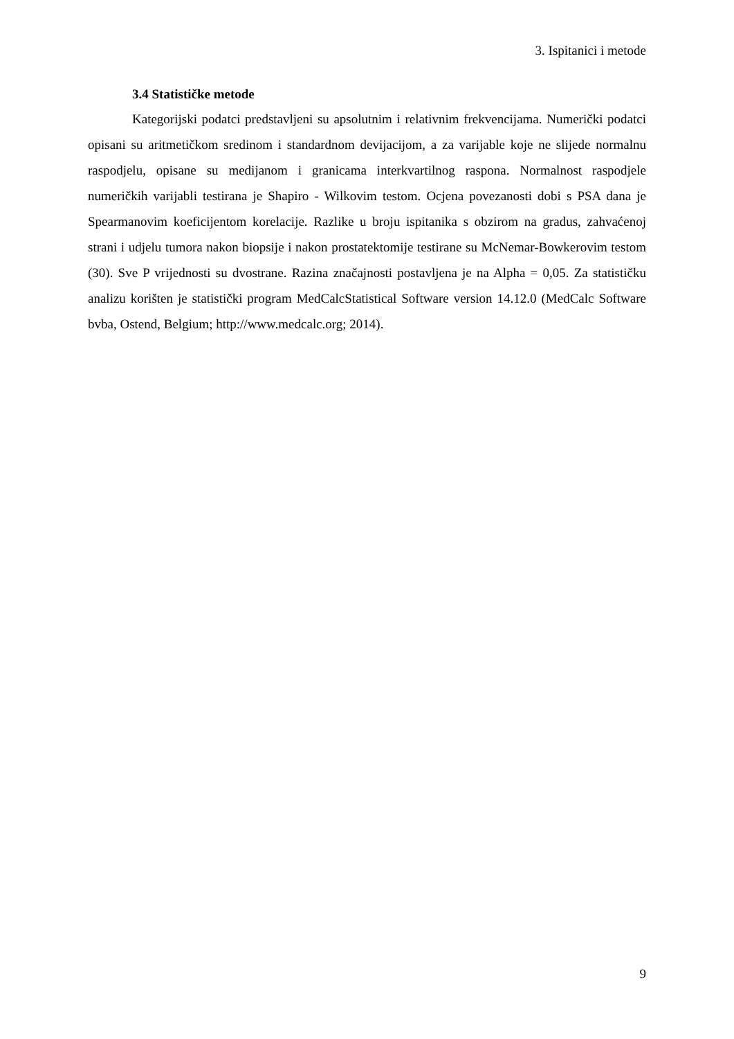3. Ispitanici i metode
3.4 Statističke metode
Kategorijski podatci predstavljeni su apsolutnim i relativnim frekvencijama. Numerički podatci opisani su aritmetičkom sredinom i standardnom devijacijom, a za varijable koje ne slijede normalnu raspodjelu, opisane su medijanom i granicama interkvartilnog raspona. Normalnost raspodjele numeričkih varijabli testirana je Shapiro - Wilkovim testom. Ocjena povezanosti dobi s PSA dana je Spearmanovim koeficijentom korelacije. Razlike u broju ispitanika s obzirom na gradus, zahvaćenoj strani i udjelu tumora nakon biopsije i nakon prostatektomije testirane su McNemar-Bowkerovim testom (30). Sve P vrijednosti su dvostrane. Razina značajnosti postavljena je na Alpha = 0,05. Za statističku analizu korišten je statistički program MedCalcStatistical Software version 14.12.0 (MedCalc Software bvba, Ostend, Belgium; http://www.medcalc.org; 2014).
9